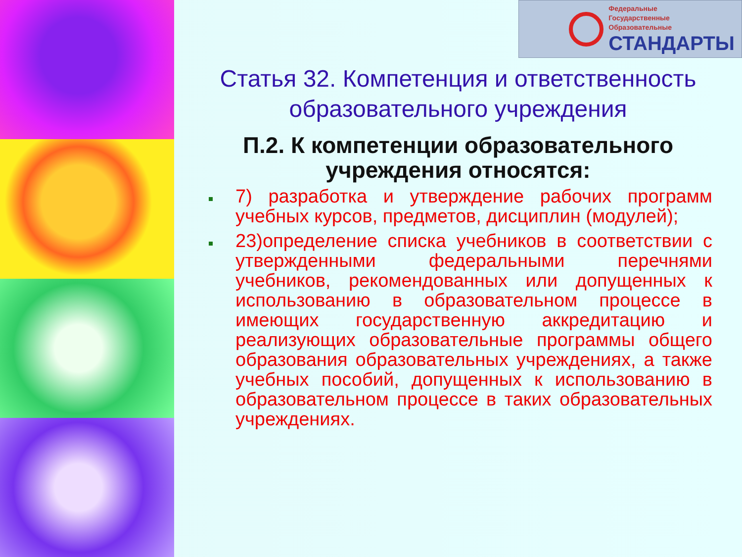Федеральные
Государственные
Образовательные
СТАНДАРТЫ
Статья 32. Компетенция и ответственность образовательного учреждения
П.2. К компетенции образовательного учреждения относятся:
7) разработка и утверждение рабочих программ учебных курсов, предметов, дисциплин (модулей);
23)определение списка учебников в соответствии с утвержденными федеральными перечнями учебников, рекомендованных или допущенных к использованию в образовательном процессе в имеющих государственную аккредитацию и реализующих образовательные программы общего образования образовательных учреждениях, а также учебных пособий, допущенных к использованию в образовательном процессе в таких образовательных учреждениях.